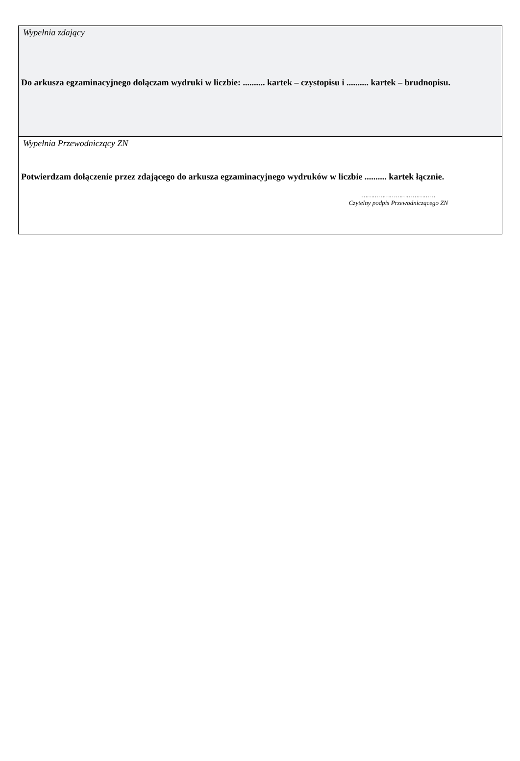Wypełnia zdający
Do arkusza egzaminacyjnego dołączam wydruki w liczbie: .......... kartek – czystopisu i .......... kartek – brudnopisu.
Wypełnia Przewodniczący ZN
Potwierdzam dołączenie przez zdającego do arkusza egzaminacyjnego wydruków w liczbie .......... kartek łącznie.
…………………………………
Czytelny podpis Przewodniczącego ZN